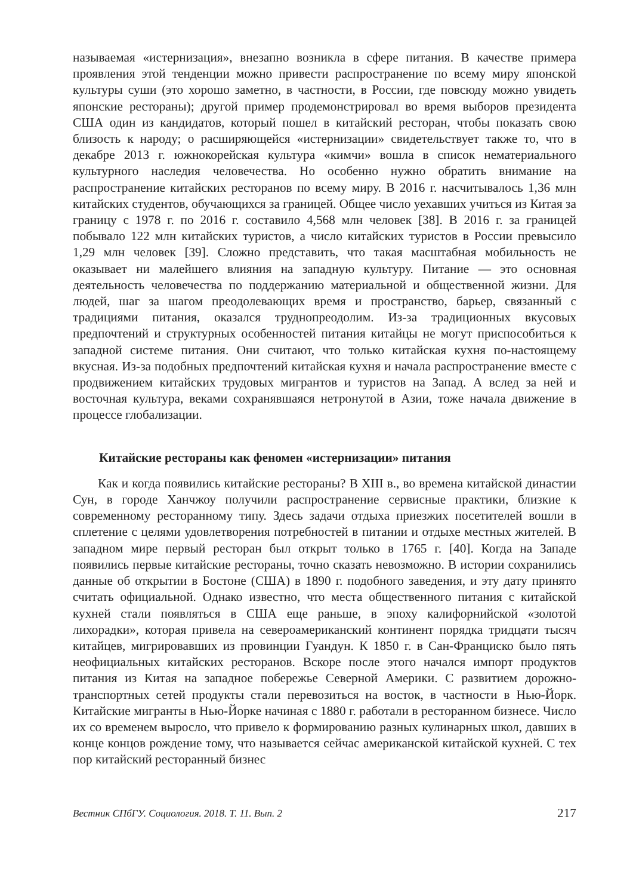называемая «истернизация», внезапно возникла в сфере питания. В качестве примера проявления этой тенденции можно привести распространение по всему миру японской культуры суши (это хорошо заметно, в частности, в России, где повсюду можно увидеть японские рестораны); другой пример продемонстрировал во время выборов президента США один из кандидатов, который пошел в китайский ресторан, чтобы показать свою близость к народу; о расширяющейся «истернизации» свидетельствует также то, что в декабре 2013 г. южнокорейская культура «кимчи» вошла в список нематериального культурного наследия человечества. Но особенно нужно обратить внимание на распространение китайских ресторанов по всему миру. В 2016 г. насчитывалось 1,36 млн китайских студентов, обучающихся за границей. Общее число уехавших учиться из Китая за границу с 1978 г. по 2016 г. составило 4,568 млн человек [38]. В 2016 г. за границей побывало 122 млн китайских туристов, а число китайских туристов в России превысило 1,29 млн человек [39]. Сложно представить, что такая масштабная мобильность не оказывает ни малейшего влияния на западную культуру. Питание — это основная деятельность человечества по поддержанию материальной и общественной жизни. Для людей, шаг за шагом преодолевающих время и пространство, барьер, связанный с традициями питания, оказался труднопреодолим. Из-за традиционных вкусовых предпочтений и структурных особенностей питания китайцы не могут приспособиться к западной системе питания. Они считают, что только китайская кухня по-настоящему вкусная. Из-за подобных предпочтений китайская кухня и начала распространение вместе с продвижением китайских трудовых мигрантов и туристов на Запад. А вслед за ней и восточная культура, веками сохранявшаяся нетронутой в Азии, тоже начала движение в процессе глобализации.
Китайские рестораны как феномен «истернизации» питания
Как и когда появились китайские рестораны? В XIII в., во времена китайской династии Сун, в городе Ханчжоу получили распространение сервисные практики, близкие к современному ресторанному типу. Здесь задачи отдыха приезжих посетителей вошли в сплетение с целями удовлетворения потребностей в питании и отдыхе местных жителей. В западном мире первый ресторан был открыт только в 1765 г. [40]. Когда на Западе появились первые китайские рестораны, точно сказать невозможно. В истории сохранились данные об открытии в Бостоне (США) в 1890 г. подобного заведения, и эту дату принято считать официальной. Однако известно, что места общественного питания с китайской кухней стали появляться в США еще раньше, в эпоху калифорнийской «золотой лихорадки», которая привела на североамериканский континент порядка тридцати тысяч китайцев, мигрировавших из провинции Гуандун. К 1850 г. в Сан-Франциско было пять неофициальных китайских ресторанов. Вскоре после этого начался импорт продуктов питания из Китая на западное побережье Северной Америки. С развитием дорожно-транспортных сетей продукты стали перевозиться на восток, в частности в Нью-Йорк. Китайские мигранты в Нью-Йорке начиная с 1880 г. работали в ресторанном бизнесе. Число их со временем выросло, что привело к формированию разных кулинарных школ, давших в конце концов рождение тому, что называется сейчас американской китайской кухней. С тех пор китайский ресторанный бизнес
Вестник СПбГУ. Социология. 2018. Т. 11. Вып. 2 217